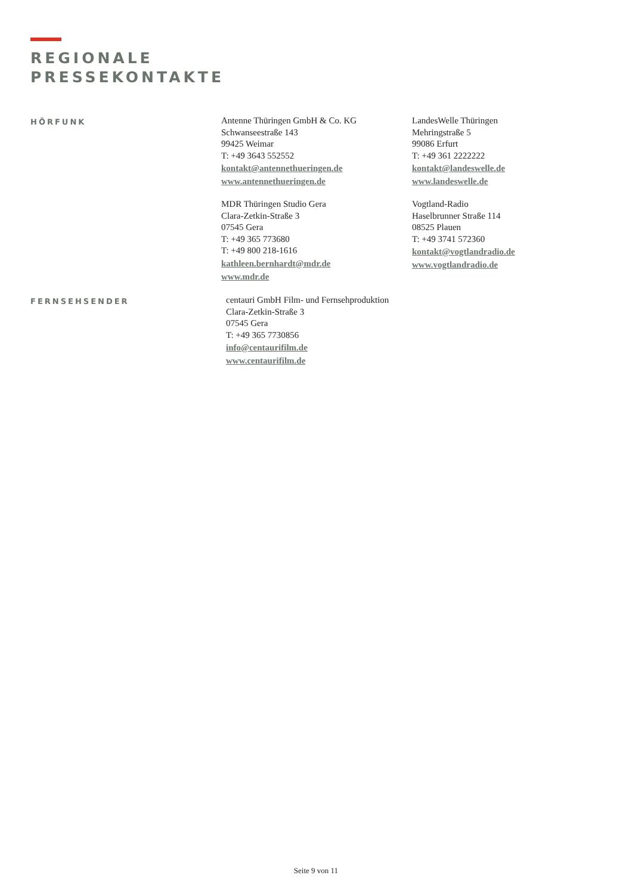REGIONALE
PRESSEKONTAKTE
HÖRFUNK
Antenne Thüringen GmbH & Co. KG
Schwanseestraße 143
99425 Weimar
T: +49 3643 552552
kontakt@antennethueringen.de
www.antennethueringen.de
MDR Thüringen Studio Gera
Clara-Zetkin-Straße 3
07545 Gera
T: +49 365 773680
T: +49 800 218-1616
kathleen.bernhardt@mdr.de
www.mdr.de
LandesWelle Thüringen
Mehringstraße 5
99086 Erfurt
T: +49 361 2222222
kontakt@landeswelle.de
www.landeswelle.de
Vogtland-Radio
Haselbrunner Straße 114
08525 Plauen
T: +49 3741 572360
kontakt@vogtlandradio.de
www.vogtlandradio.de
FERNSEHSENDER
centauri GmbH Film- und Fernsehproduktion
Clara-Zetkin-Straße 3
07545 Gera
T: +49 365 7730856
info@centaurifilm.de
www.centaurifilm.de
Seite 9 von 11